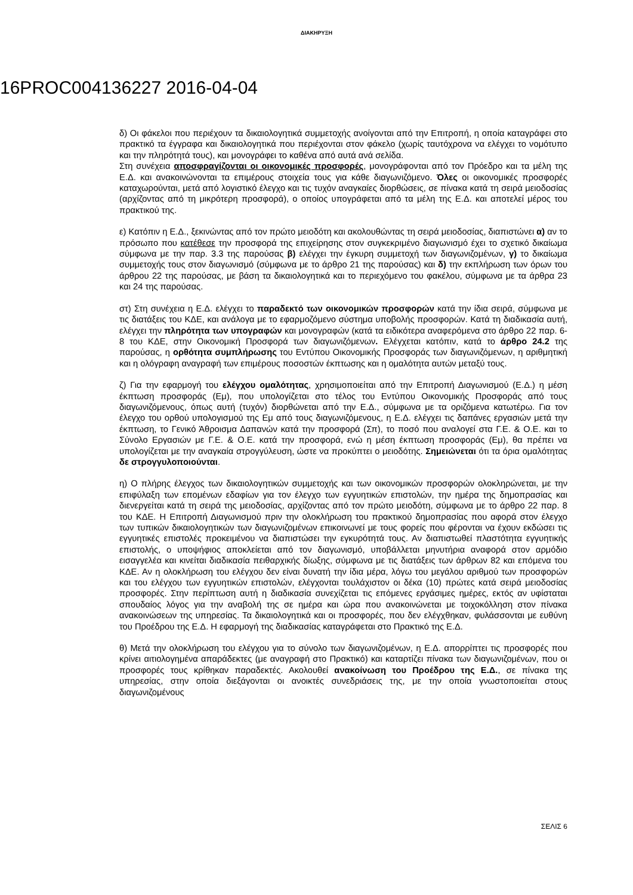ΔΙΑΚΗΡΥΞΗ
16PROC004136227 2016-04-04
δ) Οι φάκελοι που περιέχουν τα δικαιολογητικά συμμετοχής ανοίγονται από την Επιτροπή, η οποία καταγράφει στο πρακτικό τα έγγραφα και δικαιολογητικά που περιέχονται στον φάκελο (χωρίς ταυτόχρονα να ελέγχει το νομότυπο και την πληρότητά τους), και μονογράφει το καθένα από αυτά ανά σελίδα.
Στη συνέχεια αποσφραγίζονται οι οικονομικές προσφορές, μονογράφονται από τον Πρόεδρο και τα μέλη της Ε.Δ. και ανακοινώνονται τα επιμέρους στοιχεία τους για κάθε διαγωνιζόμενο. Όλες οι οικονομικές προσφορές καταχωρούνται, μετά από λογιστικό έλεγχο και τις τυχόν αναγκαίες διορθώσεις, σε πίνακα κατά τη σειρά μειοδοσίας (αρχίζοντας από τη μικρότερη προσφορά), ο οποίος υπογράφεται από τα μέλη της Ε.Δ. και αποτελεί μέρος του πρακτικού της.
ε) Κατόπιν η Ε.Δ., ξεκινώντας από τον πρώτο μειοδότη και ακολουθώντας τη σειρά μειοδοσίας, διαπιστώνει α) αν το πρόσωπο που κατέθεσε την προσφορά της επιχείρησης στον συγκεκριμένο διαγωνισμό έχει το σχετικό δικαίωμα σύμφωνα με την παρ. 3.3 της παρούσας β) ελέγχει την έγκυρη συμμετοχή των διαγωνιζομένων, γ) το δικαίωμα συμμετοχής τους στον διαγωνισμό (σύμφωνα με το άρθρο 21 της παρούσας) και δ) την εκπλήρωση των όρων του άρθρου 22 της παρούσας, με βάση τα δικαιολογητικά και το περιεχόμενο του φακέλου, σύμφωνα με τα άρθρα 23 και 24 της παρούσας.
στ) Στη συνέχεια η Ε.Δ. ελέγχει το παραδεκτό των οικονομικών προσφορών κατά την ίδια σειρά, σύμφωνα με τις διατάξεις του ΚΔΕ, και ανάλογα με το εφαρμοζόμενο σύστημα υποβολής προσφορών. Κατά τη διαδικασία αυτή, ελέγχει την πληρότητα των υπογραφών και μονογραφών (κατά τα ειδικότερα αναφερόμενα στο άρθρο 22 παρ. 6-8 του ΚΔΕ, στην Οικονομική Προσφορά των διαγωνιζόμενων. Ελέγχεται κατόπιν, κατά το άρθρο 24.2 της παρούσας, η ορθότητα συμπλήρωσης του Εντύπου Οικονομικής Προσφοράς των διαγωνιζόμενων, η αριθμητική και η ολόγραφη αναγραφή των επιμέρους ποσοστών έκπτωσης και η ομαλότητα αυτών μεταξύ τους.
ζ) Για την εφαρμογή του ελέγχου ομαλότητας, χρησιμοποιείται από την Επιτροπή Διαγωνισμού (Ε.Δ.) η μέση έκπτωση προσφοράς (Εμ), που υπολογίζεται στο τέλος του Εντύπου Οικονομικής Προσφοράς από τους διαγωνιζόμενους, όπως αυτή (τυχόν) διορθώνεται από την Ε.Δ., σύμφωνα με τα οριζόμενα κατωτέρω. Για τον έλεγχο του ορθού υπολογισμού της Εμ από τους διαγωνιζόμενους, η Ε.Δ. ελέγχει τις δαπάνες εργασιών μετά την έκπτωση, το Γενικό Άθροισμα Δαπανών κατά την προσφορά (Σπ), το ποσό που αναλογεί στα Γ.Ε. & Ο.Ε. και το Σύνολο Εργασιών με Γ.Ε. & Ο.Ε. κατά την προσφορά, ενώ η μέση έκπτωση προσφοράς (Εμ), θα πρέπει να υπολογίζεται με την αναγκαία στρογγύλευση, ώστε να προκύπτει ο μειοδότης. Σημειώνεται ότι τα όρια ομαλότητας δε στρογγυλοποιούνται.
η) Ο πλήρης έλεγχος των δικαιολογητικών συμμετοχής και των οικονομικών προσφορών ολοκληρώνεται, με την επιφύλαξη των επομένων εδαφίων για τον έλεγχο των εγγυητικών επιστολών, την ημέρα της δημοπρασίας και διενεργείται κατά τη σειρά της μειοδοσίας, αρχίζοντας από τον πρώτο μειοδότη, σύμφωνα με το άρθρο 22 παρ. 8 του ΚΔΕ. Η Επιτροπή Διαγωνισμού πριν την ολοκλήρωση του πρακτικού δημοπρασίας που αφορά στον έλεγχο των τυπικών δικαιολογητικών των διαγωνιζομένων επικοινωνεί με τους φορείς που φέρονται να έχουν εκδώσει τις εγγυητικές επιστολές προκειμένου να διαπιστώσει την εγκυρότητά τους. Αν διαπιστωθεί πλαστότητα εγγυητικής επιστολής, ο υποψήφιος αποκλείεται από τον διαγωνισμό, υποβάλλεται μηνυτήρια αναφορά στον αρμόδιο εισαγγελέα και κινείται διαδικασία πειθαρχικής δίωξης, σύμφωνα με τις διατάξεις των άρθρων 82 και επόμενα του ΚΔΕ. Αν η ολοκλήρωση του ελέγχου δεν είναι δυνατή την ίδια μέρα, λόγω του μεγάλου αριθμού των προσφορών και του ελέγχου των εγγυητικών επιστολών, ελέγχονται τουλάχιστον οι δέκα (10) πρώτες κατά σειρά μειοδοσίας προσφορές. Στην περίπτωση αυτή η διαδικασία συνεχίζεται τις επόμενες εργάσιμες ημέρες, εκτός αν υφίσταται σπουδαίος λόγος για την αναβολή της σε ημέρα και ώρα που ανακοινώνεται με τοιχοκόλληση στον πίνακα ανακοινώσεων της υπηρεσίας. Τα δικαιολογητικά και οι προσφορές, που δεν ελέγχθηκαν, φυλάσσονται με ευθύνη του Προέδρου της Ε.Δ. Η εφαρμογή της διαδικασίας καταγράφεται στο Πρακτικό της Ε.Δ.
θ) Μετά την ολοκλήρωση του ελέγχου για το σύνολο των διαγωνιζομένων, η Ε.Δ. απορρίπτει τις προσφορές που κρίνει αιτιολογημένα απαράδεκτες (με αναγραφή στο Πρακτικό) και καταρτίζει πίνακα των διαγωνιζομένων, που οι προσφορές τους κρίθηκαν παραδεκτές. Ακολουθεί ανακοίνωση του Προέδρου της Ε.Δ., σε πίνακα της υπηρεσίας, στην οποία διεξάγονται οι ανοικτές συνεδριάσεις της, με την οποία γνωστοποιείται στους διαγωνιζομένους
ΣΕΛΙΣ 6